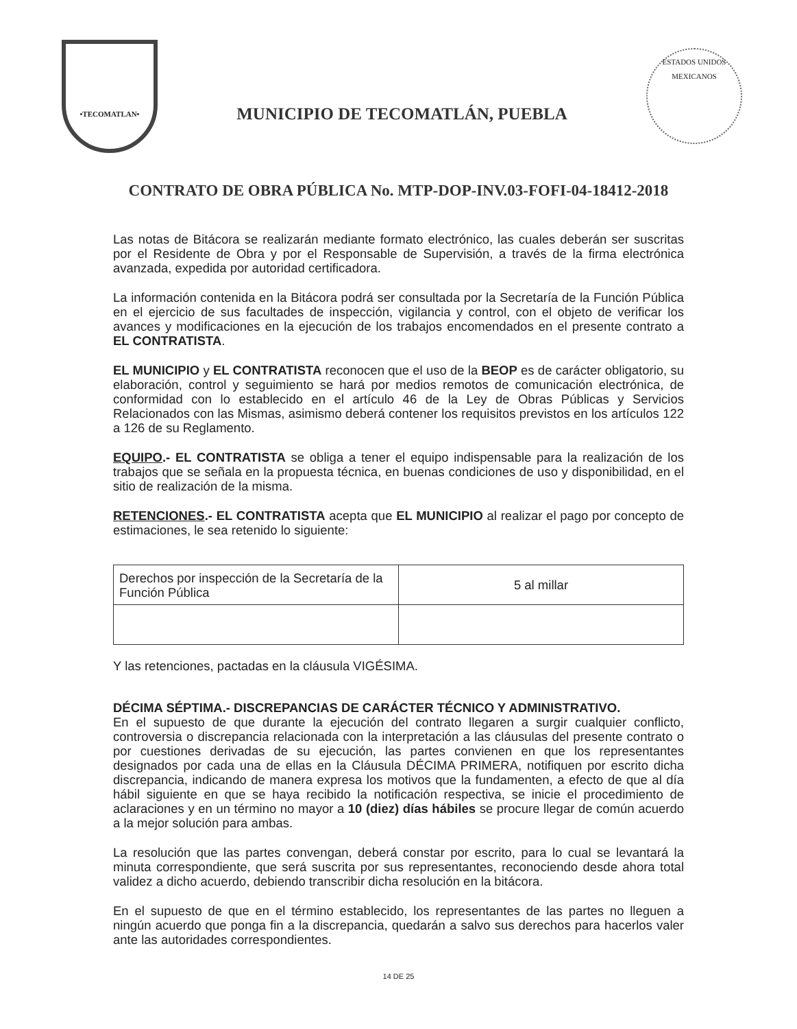•TECOMATLAN•
MUNICIPIO DE TECOMATLÁN, PUEBLA
ESTADOS UNIDOS MEXICANOS
CONTRATO DE OBRA PÚBLICA No. MTP-DOP-INV.03-FOFI-04-18412-2018
Las notas de Bitácora se realizarán mediante formato electrónico, las cuales deberán ser suscritas por el Residente de Obra y por el Responsable de Supervisión, a través de la firma electrónica avanzada, expedida por autoridad certificadora.
La información contenida en la Bitácora podrá ser consultada por la Secretaría de la Función Pública en el ejercicio de sus facultades de inspección, vigilancia y control, con el objeto de verificar los avances y modificaciones en la ejecución de los trabajos encomendados en el presente contrato a EL CONTRATISTA.
EL MUNICIPIO y EL CONTRATISTA reconocen que el uso de la BEOP es de carácter obligatorio, su elaboración, control y seguimiento se hará por medios remotos de comunicación electrónica, de conformidad con lo establecido en el artículo 46 de la Ley de Obras Públicas y Servicios Relacionados con las Mismas, asimismo deberá contener los requisitos previstos en los artículos 122 a 126 de su Reglamento.
EQUIPO.- EL CONTRATISTA se obliga a tener el equipo indispensable para la realización de los trabajos que se señala en la propuesta técnica, en buenas condiciones de uso y disponibilidad, en el sitio de realización de la misma.
RETENCIONES.- EL CONTRATISTA acepta que EL MUNICIPIO al realizar el pago por concepto de estimaciones, le sea retenido lo siguiente:
| Derechos por inspección de la Secretaría de la Función Pública | 5 al millar |
Y las retenciones, pactadas en la cláusula VIGÉSIMA.
DÉCIMA SÉPTIMA.- DISCREPANCIAS DE CARÁCTER TÉCNICO Y ADMINISTRATIVO.
En el supuesto de que durante la ejecución del contrato llegaren a surgir cualquier conflicto, controversia o discrepancia relacionada con la interpretación a las cláusulas del presente contrato o por cuestiones derivadas de su ejecución, las partes convienen en que los representantes designados por cada una de ellas en la Cláusula DÉCIMA PRIMERA, notifiquen por escrito dicha discrepancia, indicando de manera expresa los motivos que la fundamenten, a efecto de que al día hábil siguiente en que se haya recibido la notificación respectiva, se inicie el procedimiento de aclaraciones y en un término no mayor a 10 (diez) días hábiles se procure llegar de común acuerdo a la mejor solución para ambas.
La resolución que las partes convengan, deberá constar por escrito, para lo cual se levantará la minuta correspondiente, que será suscrita por sus representantes, reconociendo desde ahora total validez a dicho acuerdo, debiendo transcribir dicha resolución en la bitácora.
En el supuesto de que en el término establecido, los representantes de las partes no lleguen a ningún acuerdo que ponga fin a la discrepancia, quedarán a salvo sus derechos para hacerlos valer ante las autoridades correspondientes.
14 DE 25